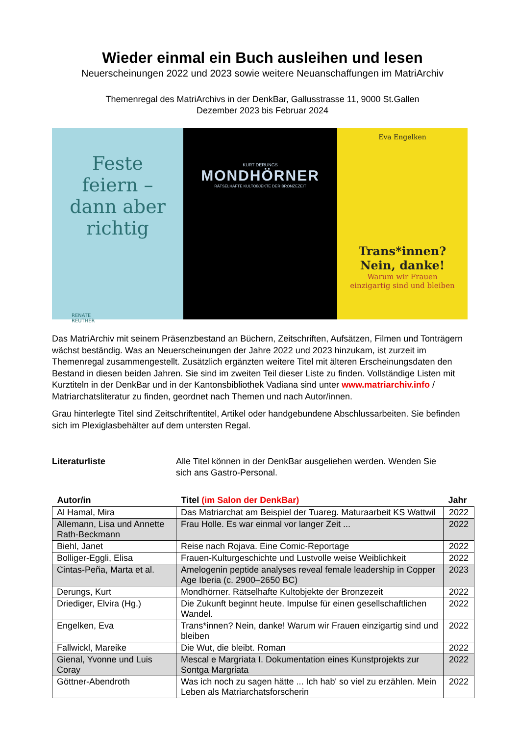Wieder einmal ein Buch ausleihen und lesen
Neuerscheinungen 2022 und 2023 sowie weitere Neuanschaffungen im MatriArchiv
Themenregal des MatriArchivs in der DenkBar, Gallusstrasse 11, 9000 St.Gallen
Dezember 2023 bis Februar 2024
Feste
feiern –
dann aber
richtig
RENATE
REUTHER
KURT DERUNGS
MONDHÖRNER
RÄTSELHAFTE KULTOBJEKTE DER BRONZEZEIT
Eva Engelken
Trans*innen?
Nein, danke!
Warum wir Frauen
einzigartig sind und bleiben
Das MatriArchiv mit seinem Präsenzbestand an Büchern, Zeitschriften, Aufsätzen, Filmen und Tonträgern wächst beständig. Was an Neuerscheinungen der Jahre 2022 und 2023 hinzukam, ist zurzeit im Themenregal zusammengestellt. Zusätzlich ergänzten weitere Titel mit älteren Erscheinungsdaten den Bestand in diesen beiden Jahren. Sie sind im zweiten Teil dieser Liste zu finden. Vollständige Listen mit Kurztiteln in der DenkBar und in der Kantonsbibliothek Vadiana sind unter www.matriarchiv.info / Matriarchatsliteratur zu finden, geordnet nach Themen und nach Autor/innen.
Grau hinterlegte Titel sind Zeitschriftentitel, Artikel oder handgebundene Abschlussarbeiten. Sie befinden sich im Plexiglasbehälter auf dem untersten Regal.
Literaturliste Alle Titel können in der DenkBar ausgeliehen werden. Wenden Sie
sich ans Gastro-Personal.
| Autor/in | Titel (im Salon der DenkBar) | Jahr |
| --- | --- | --- |
| Al Hamal, Mira | Das Matriarchat am Beispiel der Tuareg. Maturaarbeit KS Wattwil | 2022 |
| Allemann, Lisa und Annette Rath-Beckmann | Frau Holle. Es war einmal vor langer Zeit ... | 2022 |
| Biehl, Janet | Reise nach Rojava. Eine Comic-Reportage | 2022 |
| Bolliger-Eggli, Elisa | Frauen-Kulturgeschichte und Lustvolle weise Weiblichkeit | 2022 |
| Cintas-Peña, Marta et al. | Amelogenin peptide analyses reveal female leadership in Copper Age Iberia (c. 2900–2650 BC) | 2023 |
| Derungs, Kurt | Mondhörner. Rätselhafte Kultobjekte der Bronzezeit | 2022 |
| Driediger, Elvira (Hg.) | Die Zukunft beginnt heute. Impulse für einen gesellschaftlichen Wandel. | 2022 |
| Engelken, Eva | Trans*innen? Nein, danke! Warum wir Frauen einzigartig sind und bleiben | 2022 |
| Fallwickl, Mareike | Die Wut, die bleibt. Roman | 2022 |
| Gienal, Yvonne und Luis Coray | Mescal e Margriata I. Dokumentation eines Kunstprojekts zur Sontga Margriata | 2022 |
| Göttner-Abendroth | Was ich noch zu sagen hätte ... Ich hab' so viel zu erzählen. Mein Leben als Matriarchatsforscherin | 2022 |